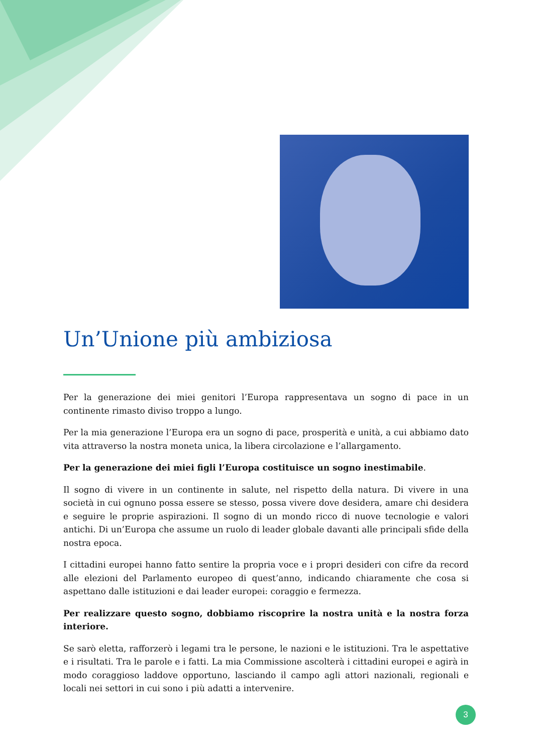Un’Unione più ambiziosa
Per la generazione dei miei genitori l’Europa rappresentava un sogno di pace in un continente rimasto diviso troppo a lungo.
Per la mia generazione l’Europa era un sogno di pace, prosperità e unità, a cui abbiamo dato vita attraverso la nostra moneta unica, la libera circolazione e l’allargamento.
Per la generazione dei miei figli l’Europa costituisce un sogno inestimabile.
Il sogno di vivere in un continente in salute, nel rispetto della natura. Di vivere in una società in cui ognuno possa essere se stesso, possa vivere dove desidera, amare chi desidera e seguire le proprie aspirazioni. Il sogno di un mondo ricco di nuove tecnologie e valori antichi. Di un’Europa che assume un ruolo di leader globale davanti alle principali sfide della nostra epoca.
I cittadini europei hanno fatto sentire la propria voce e i propri desideri con cifre da record alle elezioni del Parlamento europeo di quest’anno, indicando chiaramente che cosa si aspettano dalle istituzioni e dai leader europei: coraggio e fermezza.
Per realizzare questo sogno, dobbiamo riscoprire la nostra unità e la nostra forza interiore.
Se sarò eletta, rafforzerò i legami tra le persone, le nazioni e le istituzioni. Tra le aspettative e i risultati. Tra le parole e i fatti. La mia Commissione ascolterà i cittadini europei e agirà in modo coraggioso laddove opportuno, lasciando il campo agli attori nazionali, regionali e locali nei settori in cui sono i più adatti a intervenire.
3